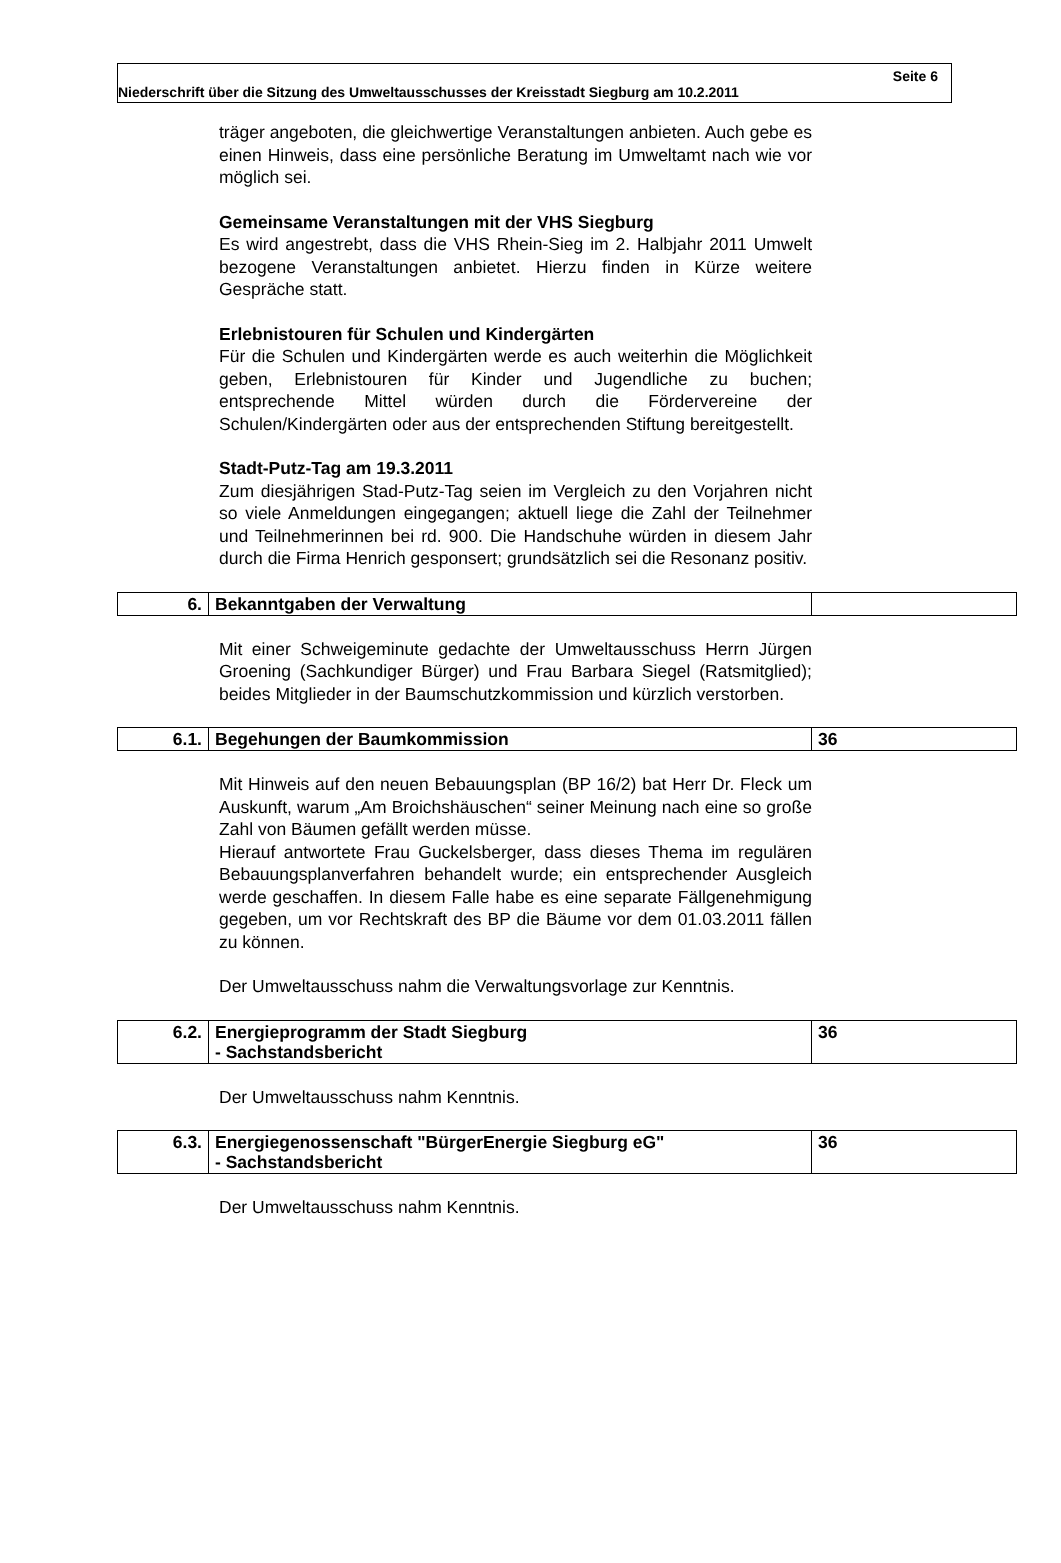Seite 6
Niederschrift über die Sitzung des Umweltausschusses der Kreisstadt Siegburg am 10.2.2011
träger angeboten, die gleichwertige Veranstaltungen anbieten. Auch gebe es einen Hinweis, dass eine persönliche Beratung im Umweltamt nach wie vor möglich sei.
Gemeinsame Veranstaltungen mit der VHS Siegburg
Es wird angestrebt, dass die VHS Rhein-Sieg im 2. Halbjahr 2011 Umwelt bezogene Veranstaltungen anbietet. Hierzu finden in Kürze weitere Gespräche statt.
Erlebnistouren für Schulen und Kindergärten
Für die Schulen und Kindergärten werde es auch weiterhin die Möglichkeit geben, Erlebnistouren für Kinder und Jugendliche zu buchen; entsprechende Mittel würden durch die Fördervereine der Schulen/Kindergärten oder aus der entsprechenden Stiftung bereitgestellt.
Stadt-Putz-Tag am 19.3.2011
Zum diesjährigen Stad-Putz-Tag seien im Vergleich zu den Vorjahren nicht so viele Anmeldungen eingegangen; aktuell liege die Zahl der Teilnehmer und Teilnehmerinnen bei rd. 900. Die Handschuhe würden in diesem Jahr durch die Firma Henrich gesponsert; grundsätzlich sei die Resonanz positiv.
| 6. | Bekanntgaben der Verwaltung | |
Mit einer Schweigeminute gedachte der Umweltausschuss Herrn Jürgen Groening (Sachkundiger Bürger) und Frau Barbara Siegel (Ratsmitglied); beides Mitglieder in der Baumschutzkommission und kürzlich verstorben.
| 6.1. | Begehungen der Baumkommission | 36 |
Mit Hinweis auf den neuen Bebauungsplan (BP 16/2) bat Herr Dr. Fleck um Auskunft, warum „Am Broichshäuschen“ seiner Meinung nach eine so große Zahl von Bäumen gefällt werden müsse.
Hierauf antwortete Frau Guckelsberger, dass dieses Thema im regulären Bebauungsplanverfahren behandelt wurde; ein entsprechender Ausgleich werde geschaffen. In diesem Falle habe es eine separate Fällgenehmigung gegeben, um vor Rechtskraft des BP die Bäume vor dem 01.03.2011 fällen zu können.
Der Umweltausschuss nahm die Verwaltungsvorlage zur Kenntnis.
| 6.2. | Energieprogramm der Stadt Siegburg - Sachstandsbericht | 36 |
Der Umweltausschuss nahm Kenntnis.
| 6.3. | Energiegenossenschaft "BürgerEnergie Siegburg eG" - Sachstandsbericht | 36 |
Der Umweltausschuss nahm Kenntnis.